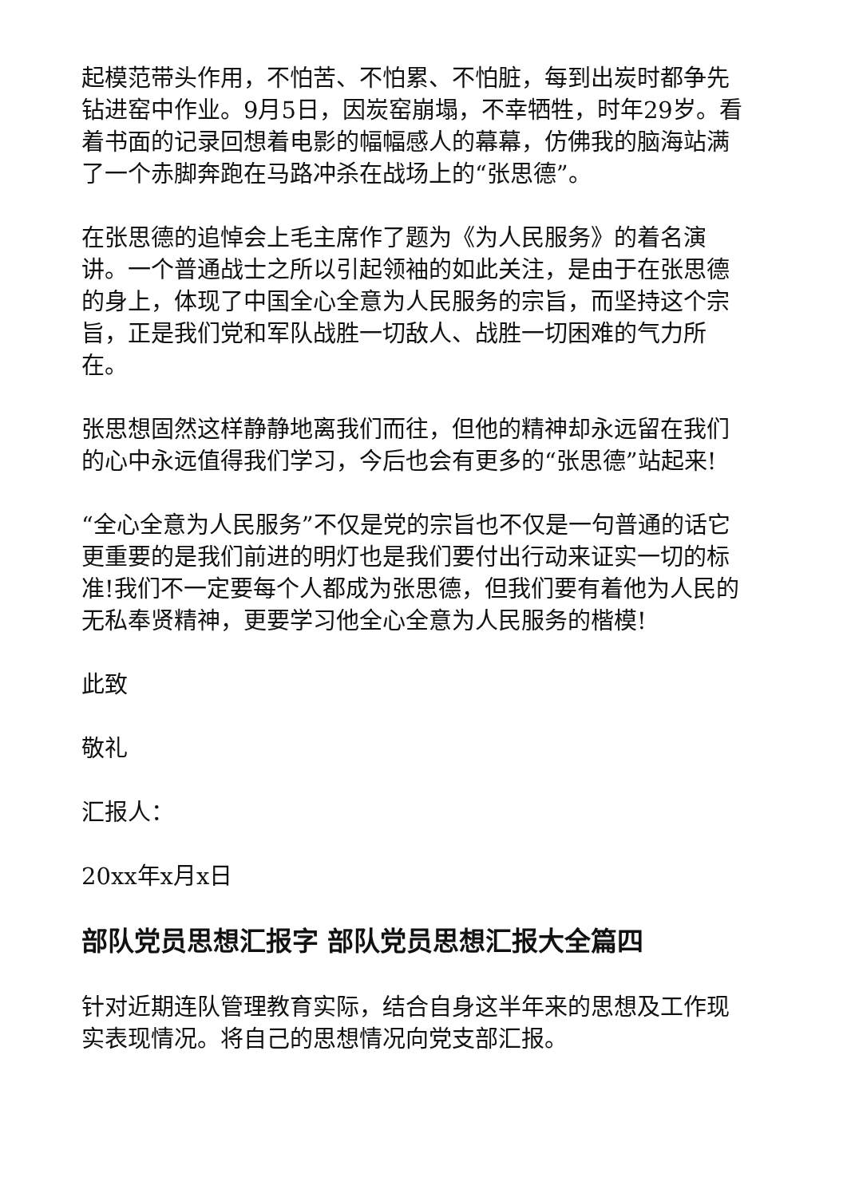起模范带头作用，不怕苦、不怕累、不怕脏，每到出炭时都争先钻进窑中作业。9月5日，因炭窑崩塌，不幸牺牲，时年29岁。看着书面的记录回想着电影的幅幅感人的幕幕，仿佛我的脑海站满了一个赤脚奔跑在马路冲杀在战场上的“张思德”。
在张思德的追悼会上毛主席作了题为《为人民服务》的着名演讲。一个普通战士之所以引起领袖的如此关注，是由于在张思德的身上，体现了中国全心全意为人民服务的宗旨，而坚持这个宗旨，正是我们党和军队战胜一切敌人、战胜一切困难的气力所在。
张思想固然这样静静地离我们而往，但他的精神却永远留在我们的心中永远值得我们学习，今后也会有更多的“张思德”站起来!
“全心全意为人民服务”不仅是党的宗旨也不仅是一句普通的话它更重要的是我们前进的明灯也是我们要付出行动来证实一切的标准!我们不一定要每个人都成为张思德，但我们要有着他为人民的无私奉贤精神，更要学习他全心全意为人民服务的楷模!
此致
敬礼
汇报人：
20xx年x月x日
部队党员思想汇报字 部队党员思想汇报大全篇四
针对近期连队管理教育实际，结合自身这半年来的思想及工作现实表现情况。将自己的思想情况向党支部汇报。